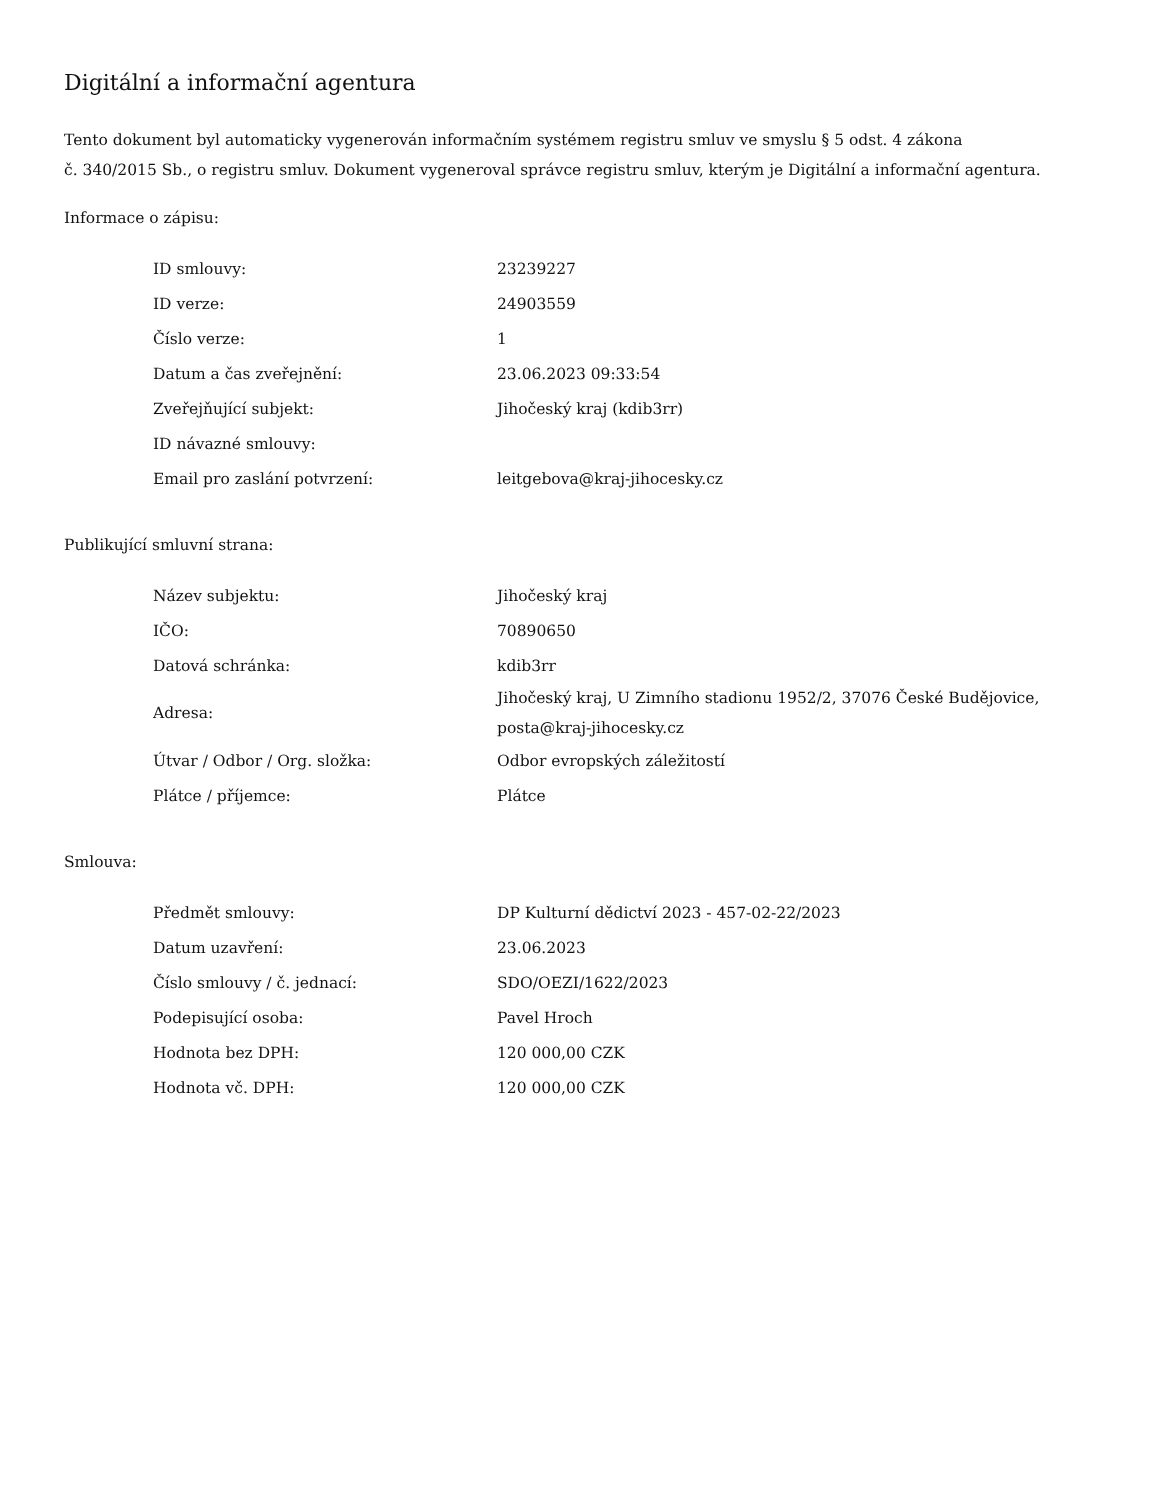Digitální a informační agentura
Tento dokument byl automaticky vygenerován informačním systémem registru smluv ve smyslu § 5 odst. 4 zákona
č. 340/2015 Sb., o registru smluv. Dokument vygeneroval správce registru smluv, kterým je Digitální a informační agentura.
Informace o zápisu:
| ID smlouvy: | 23239227 |
| ID verze: | 24903559 |
| Číslo verze: | 1 |
| Datum a čas zveřejnění: | 23.06.2023 09:33:54 |
| Zveřejňující subjekt: | Jihočeský kraj (kdib3rr) |
| ID návazné smlouvy: | |
| Email pro zaslání potvrzení: | leitgebova@kraj-jihocesky.cz |
Publikující smluvní strana:
| Název subjektu: | Jihočeský kraj |
| IČO: | 70890650 |
| Datová schránka: | kdib3rr |
| Adresa: | Jihočeský kraj, U Zimního stadionu 1952/2, 37076 České Budějovice, posta@kraj-jihocesky.cz |
| Útvar / Odbor / Org. složka: | Odbor evropských záležitostí |
| Plátce / příjemce: | Plátce |
Smlouva:
| Předmět smlouvy: | DP Kulturní dědictví 2023 - 457-02-22/2023 |
| Datum uzavření: | 23.06.2023 |
| Číslo smlouvy / č. jednací: | SDO/OEZI/1622/2023 |
| Podepisující osoba: | Pavel Hroch |
| Hodnota bez DPH: | 120 000,00 CZK |
| Hodnota vč. DPH: | 120 000,00 CZK |